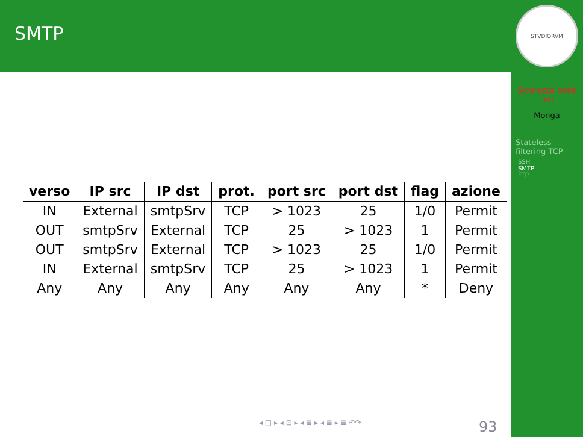SMTP
| verso | IP src | IP dst | prot. | port src | port dst | flag | azione |
| --- | --- | --- | --- | --- | --- | --- | --- |
| IN | External | smtpSrv | TCP | > 1023 | 25 | 1/0 | Permit |
| OUT | smtpSrv | External | TCP | 25 | > 1023 | 1 | Permit |
| OUT | smtpSrv | External | TCP | > 1023 | 25 | 1/0 | Permit |
| IN | External | smtpSrv | TCP | 25 | > 1023 | 1 | Permit |
| Any | Any | Any | Any | Any | Any | * | Deny |
◂ □ ▸ ◂ ⊡ ▸ ◂ ≣ ▸ ◂ ≣ ▸ ≣ ↶↷ 93
STVDIORVM
Sicurezza delle
reti
Monga
Stateless
filtering TCP
SSH
SMTP
FTP